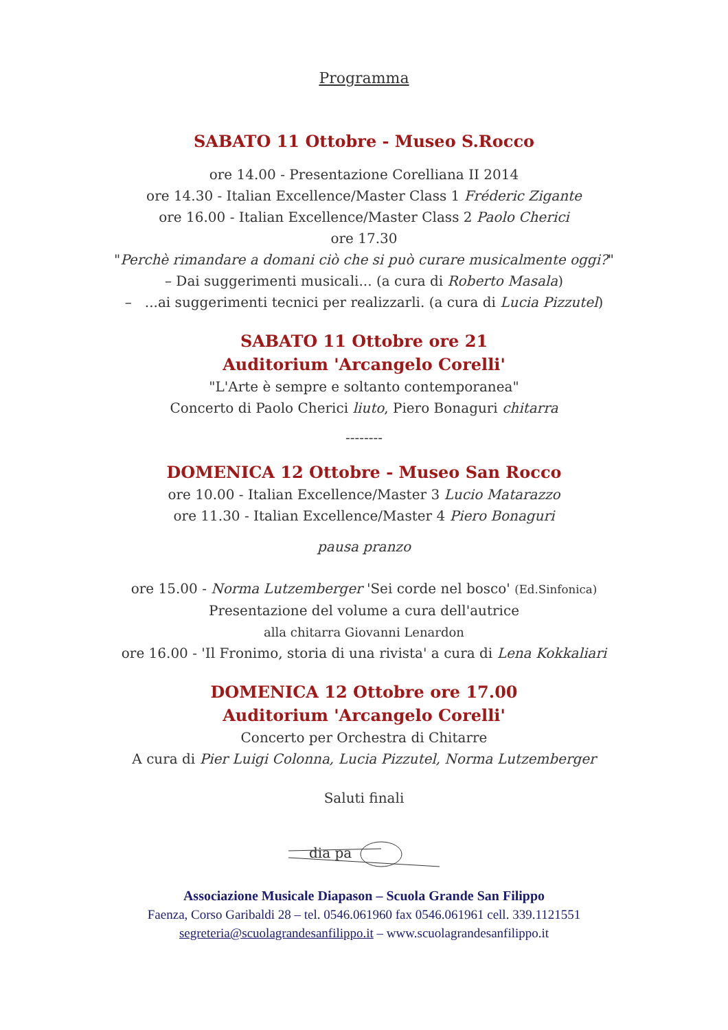Programma
SABATO 11 Ottobre - Museo S.Rocco
ore 14.00 - Presentazione Corelliana II 2014
ore 14.30 - Italian Excellence/Master Class 1 Fréderic Zigante
ore 16.00 - Italian Excellence/Master Class 2 Paolo Cherici
ore 17.30
"Perchè rimandare a domani ciò che si può curare musicalmente oggi?"
– Dai suggerimenti musicali... (a cura di Roberto Masala)
– ...ai suggerimenti tecnici per realizzarli. (a cura di Lucia Pizzutel)
SABATO 11 Ottobre ore 21
Auditorium 'Arcangelo Corelli'
"L'Arte è sempre e soltanto contemporanea"
Concerto di Paolo Cherici liuto, Piero Bonaguri chitarra
--------
DOMENICA 12 Ottobre - Museo San Rocco
ore 10.00 - Italian Excellence/Master 3 Lucio Matarazzo
ore 11.30 - Italian Excellence/Master 4 Piero Bonaguri
pausa pranzo
ore 15.00 - Norma Lutzemberger 'Sei corde nel bosco' (Ed.Sinfonica)
Presentazione del volume a cura dell'autrice
alla chitarra Giovanni Lenardon
ore 16.00 - 'Il Fronimo, storia di una rivista' a cura di Lena Kokkaliari
DOMENICA 12 Ottobre ore 17.00
Auditorium 'Arcangelo Corelli'
Concerto per Orchestra di Chitarre
A cura di Pier Luigi Colonna, Lucia Pizzutel, Norma Lutzemberger
Saluti finali
dia pa
Associazione Musicale Diapason – Scuola Grande San Filippo
Faenza, Corso Garibaldi 28 – tel. 0546.061960 fax 0546.061961 cell. 339.1121551
segreteria@scuolagrandesanfilippo.it – www.scuolagrandesanfilippo.it